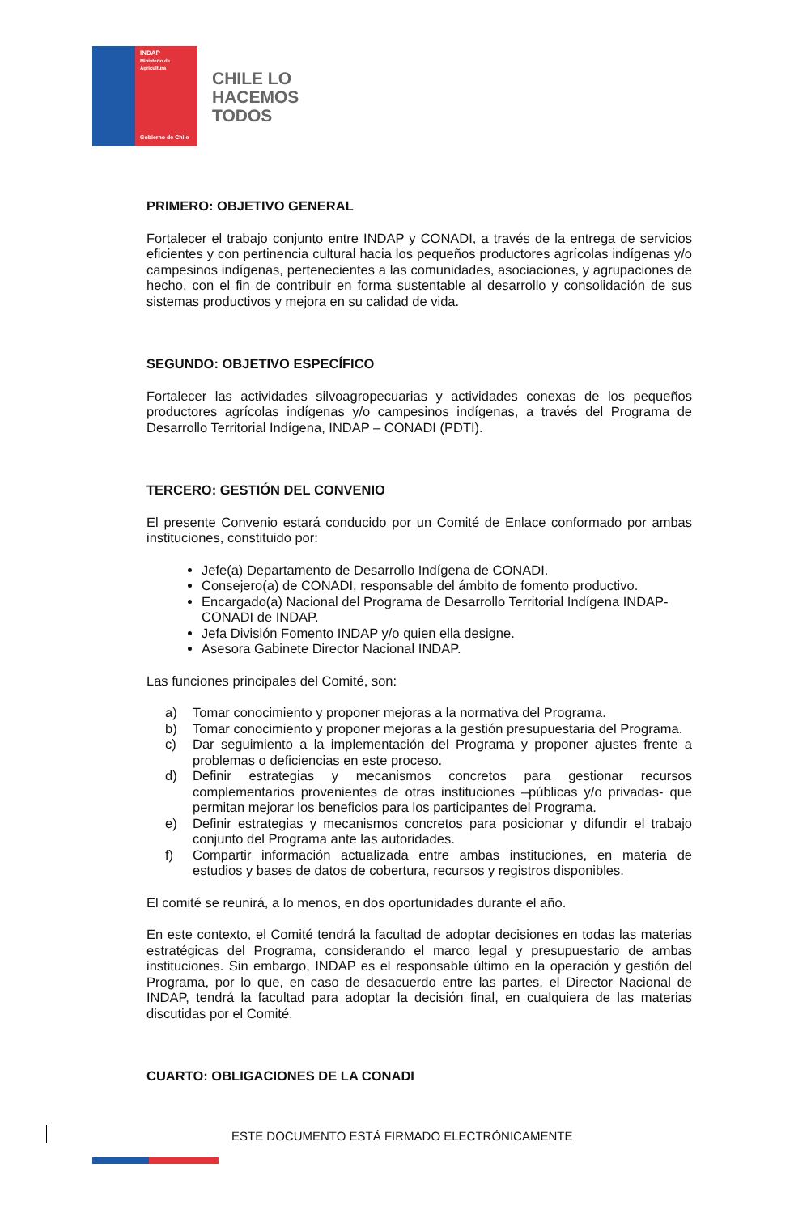INDAP
Ministerio de
Agricultura
Gobierno de Chile
CHILE LO
HACEMOS
TODOS
PRIMERO: OBJETIVO GENERAL
Fortalecer el trabajo conjunto entre INDAP y CONADI, a través de la entrega de servicios eficientes y con pertinencia cultural hacia los pequeños productores agrícolas indígenas y/o campesinos indígenas, pertenecientes a las comunidades, asociaciones, y agrupaciones de hecho, con el fin de contribuir en forma sustentable al desarrollo y consolidación de sus sistemas productivos y mejora en su calidad de vida.
SEGUNDO: OBJETIVO ESPECÍFICO
Fortalecer las actividades silvoagropecuarias y actividades conexas de los pequeños productores agrícolas indígenas y/o campesinos indígenas, a través del Programa de Desarrollo Territorial Indígena, INDAP – CONADI (PDTI).
TERCERO: GESTIÓN DEL CONVENIO
El presente Convenio estará conducido por un Comité de Enlace conformado por ambas instituciones, constituido por:
Jefe(a) Departamento de Desarrollo Indígena de CONADI.
Consejero(a) de CONADI, responsable del ámbito de fomento productivo.
Encargado(a) Nacional del Programa de Desarrollo Territorial Indígena INDAP-CONADI de INDAP.
Jefa División Fomento INDAP y/o quien ella designe.
Asesora Gabinete Director Nacional INDAP.
Las funciones principales del Comité, son:
a) Tomar conocimiento y proponer mejoras a la normativa del Programa.
b) Tomar conocimiento y proponer mejoras a la gestión presupuestaria del Programa.
c) Dar seguimiento a la implementación del Programa y proponer ajustes frente a problemas o deficiencias en este proceso.
d) Definir estrategias y mecanismos concretos para gestionar recursos complementarios provenientes de otras instituciones –públicas y/o privadas- que permitan mejorar los beneficios para los participantes del Programa.
e) Definir estrategias y mecanismos concretos para posicionar y difundir el trabajo conjunto del Programa ante las autoridades.
f) Compartir información actualizada entre ambas instituciones, en materia de estudios y bases de datos de cobertura, recursos y registros disponibles.
El comité se reunirá, a lo menos, en dos oportunidades durante el año.
En este contexto, el Comité tendrá la facultad de adoptar decisiones en todas las materias estratégicas del Programa, considerando el marco legal y presupuestario de ambas instituciones. Sin embargo, INDAP es el responsable último en la operación y gestión del Programa, por lo que, en caso de desacuerdo entre las partes, el Director Nacional de INDAP, tendrá la facultad para adoptar la decisión final, en cualquiera de las materias discutidas por el Comité.
CUARTO: OBLIGACIONES DE LA CONADI
ESTE DOCUMENTO ESTÁ FIRMADO ELECTRÓNICAMENTE